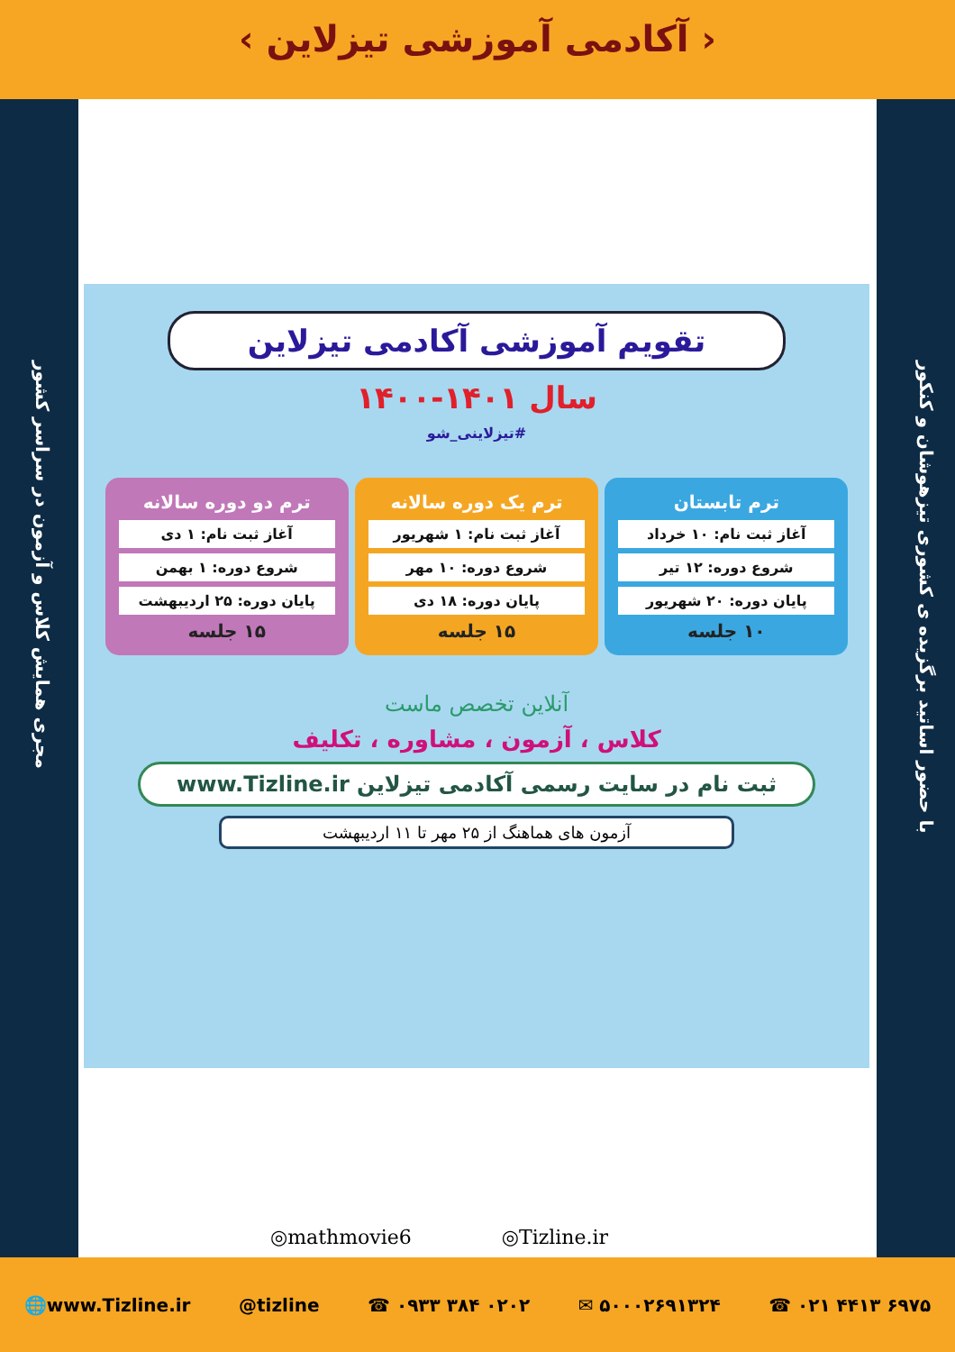‹ آکادمی آموزشی تیزلاین ›
با حضور اساتید برگزیده ی کشوری تیزهوشان و کنکور
مجری همایش کلاس و آزمون در سراسر کشور
تقویم آموزشی آکادمی تیزلاین
سال ۱۴۰۱-۱۴۰۰
#تیزلاینی_شو
ترم تابستان
آغاز ثبت نام: ۱۰ خرداد
شروع دوره: ۱۲ تیر
پایان دوره: ۲۰ شهریور
۱۰ جلسه
ترم یک دوره سالانه
آغاز ثبت نام: ۱ شهریور
شروع دوره: ۱۰ مهر
پایان دوره: ۱۸ دی
۱۵ جلسه
ترم دو دوره سالانه
آغاز ثبت نام: ۱ دی
شروع دوره: ۱ بهمن
پایان دوره: ۲۵ اردیبهشت
۱۵ جلسه
آنلاین تخصص ماست
کلاس ، آزمون ، مشاوره ، تکلیف
ثبت نام در سایت رسمی آکادمی تیزلاین www.Tizline.ir
آزمون های هماهنگ از ۲۵ مهر تا ۱۱ اردیبهشت
◎mathmovie6 ◎Tizline.ir
🌐www.Tizline.ir @tizline ☎ ۰۹۳۳ ۳۸۴ ۰۲۰۲ ✉ ۵۰۰۰۲۶۹۱۳۲۴ ☎ ۰۲۱ ۴۴۱۳ ۶۹۷۵